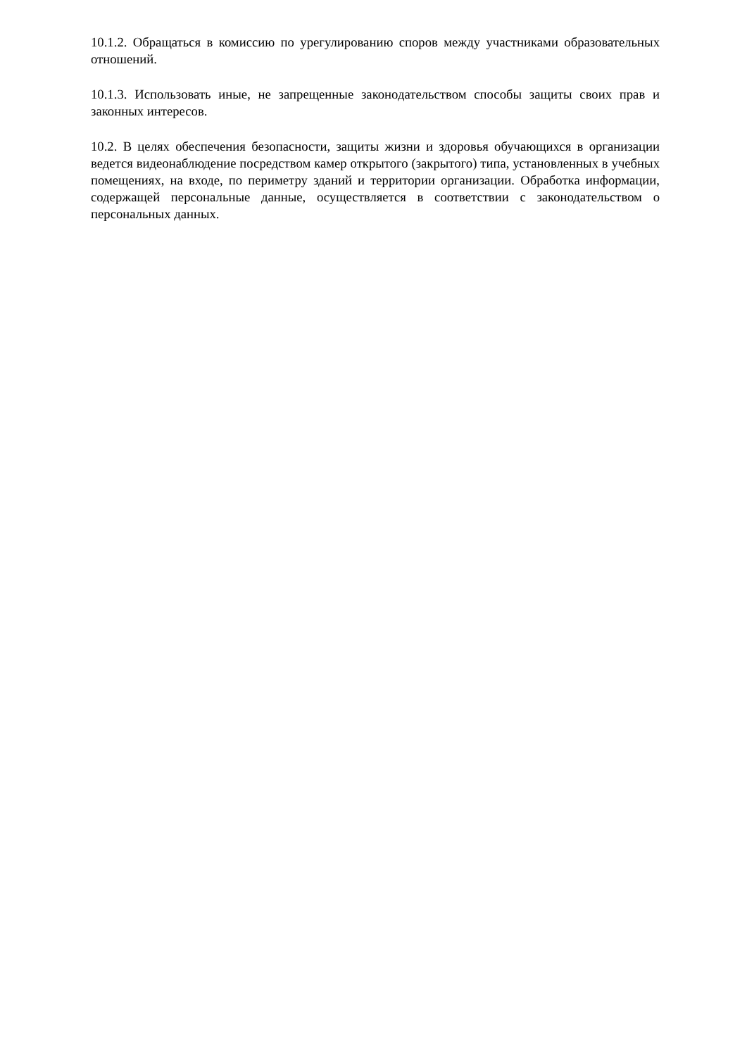10.1.2. Обращаться в комиссию по урегулированию споров между участниками образовательных отношений.
10.1.3. Использовать иные, не запрещенные законодательством способы защиты своих прав и законных интересов.
10.2. В целях обеспечения безопасности, защиты жизни и здоровья обучающихся в организации ведется видеонаблюдение посредством камер открытого (закрытого) типа, установленных в учебных помещениях, на входе, по периметру зданий и территории организации. Обработка информации, содержащей персональные данные, осуществляется в соответствии с законодательством о персональных данных.